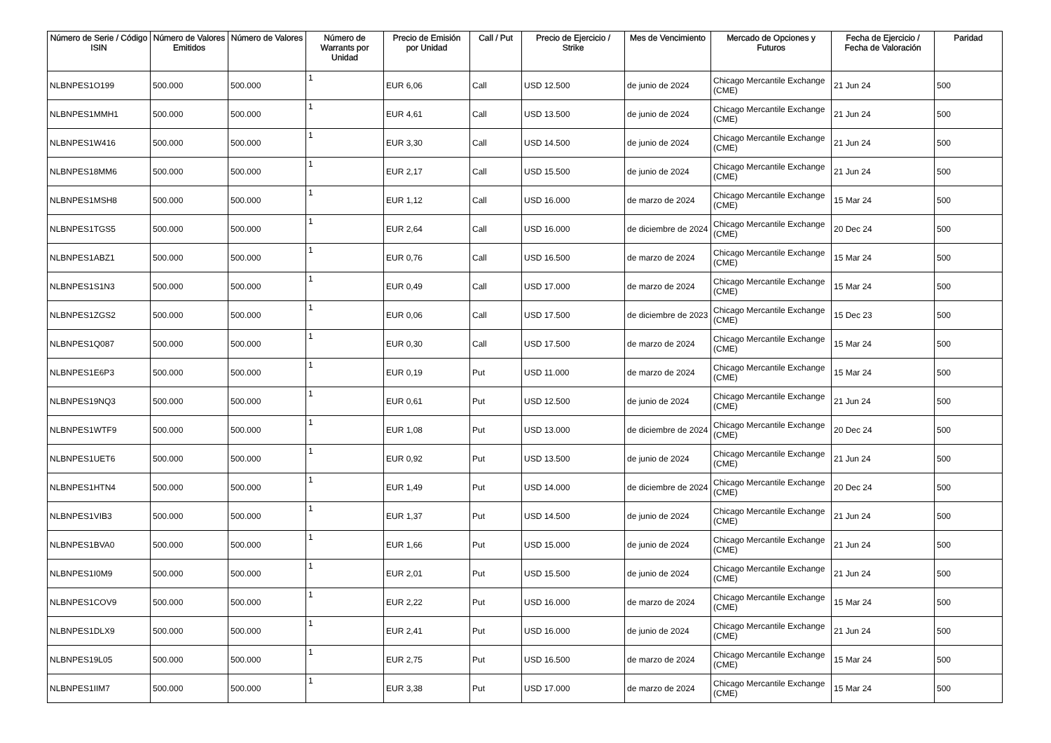| Número de Serie / Código ISIN | Número de Valores Emitidos | Número de Valores | Número de Warrants por Unidad | Precio de Emisión por Unidad | Call / Put | Precio de Ejercicio / Strike | Mes de Vencimiento | Mercado de Opciones y Futuros | Fecha de Ejercicio / Fecha de Valoración | Paridad |
| --- | --- | --- | --- | --- | --- | --- | --- | --- | --- | --- |
| NLBNPES1O199 | 500.000 | 500.000 | 1 | EUR 6,06 | Call | USD 12.500 | de junio de 2024 | Chicago Mercantile Exchange (CME) | 21 Jun 24 | 500 |
| NLBNPES1MMH1 | 500.000 | 500.000 | 1 | EUR 4,61 | Call | USD 13.500 | de junio de 2024 | Chicago Mercantile Exchange (CME) | 21 Jun 24 | 500 |
| NLBNPES1W416 | 500.000 | 500.000 | 1 | EUR 3,30 | Call | USD 14.500 | de junio de 2024 | Chicago Mercantile Exchange (CME) | 21 Jun 24 | 500 |
| NLBNPES18MM6 | 500.000 | 500.000 | 1 | EUR 2,17 | Call | USD 15.500 | de junio de 2024 | Chicago Mercantile Exchange (CME) | 21 Jun 24 | 500 |
| NLBNPES1MSH8 | 500.000 | 500.000 | 1 | EUR 1,12 | Call | USD 16.000 | de marzo de 2024 | Chicago Mercantile Exchange (CME) | 15 Mar 24 | 500 |
| NLBNPES1TGS5 | 500.000 | 500.000 | 1 | EUR 2,64 | Call | USD 16.000 | de diciembre de 2024 | Chicago Mercantile Exchange (CME) | 20 Dec 24 | 500 |
| NLBNPES1ABZ1 | 500.000 | 500.000 | 1 | EUR 0,76 | Call | USD 16.500 | de marzo de 2024 | Chicago Mercantile Exchange (CME) | 15 Mar 24 | 500 |
| NLBNPES1S1N3 | 500.000 | 500.000 | 1 | EUR 0,49 | Call | USD 17.000 | de marzo de 2024 | Chicago Mercantile Exchange (CME) | 15 Mar 24 | 500 |
| NLBNPES1ZGS2 | 500.000 | 500.000 | 1 | EUR 0,06 | Call | USD 17.500 | de diciembre de 2023 | Chicago Mercantile Exchange (CME) | 15 Dec 23 | 500 |
| NLBNPES1Q087 | 500.000 | 500.000 | 1 | EUR 0,30 | Call | USD 17.500 | de marzo de 2024 | Chicago Mercantile Exchange (CME) | 15 Mar 24 | 500 |
| NLBNPES1E6P3 | 500.000 | 500.000 | 1 | EUR 0,19 | Put | USD 11.000 | de marzo de 2024 | Chicago Mercantile Exchange (CME) | 15 Mar 24 | 500 |
| NLBNPES19NQ3 | 500.000 | 500.000 | 1 | EUR 0,61 | Put | USD 12.500 | de junio de 2024 | Chicago Mercantile Exchange (CME) | 21 Jun 24 | 500 |
| NLBNPES1WTF9 | 500.000 | 500.000 | 1 | EUR 1,08 | Put | USD 13.000 | de diciembre de 2024 | Chicago Mercantile Exchange (CME) | 20 Dec 24 | 500 |
| NLBNPES1UET6 | 500.000 | 500.000 | 1 | EUR 0,92 | Put | USD 13.500 | de junio de 2024 | Chicago Mercantile Exchange (CME) | 21 Jun 24 | 500 |
| NLBNPES1HTN4 | 500.000 | 500.000 | 1 | EUR 1,49 | Put | USD 14.000 | de diciembre de 2024 | Chicago Mercantile Exchange (CME) | 20 Dec 24 | 500 |
| NLBNPES1VIB3 | 500.000 | 500.000 | 1 | EUR 1,37 | Put | USD 14.500 | de junio de 2024 | Chicago Mercantile Exchange (CME) | 21 Jun 24 | 500 |
| NLBNPES1BVA0 | 500.000 | 500.000 | 1 | EUR 1,66 | Put | USD 15.000 | de junio de 2024 | Chicago Mercantile Exchange (CME) | 21 Jun 24 | 500 |
| NLBNPES1I0M9 | 500.000 | 500.000 | 1 | EUR 2,01 | Put | USD 15.500 | de junio de 2024 | Chicago Mercantile Exchange (CME) | 21 Jun 24 | 500 |
| NLBNPES1COV9 | 500.000 | 500.000 | 1 | EUR 2,22 | Put | USD 16.000 | de marzo de 2024 | Chicago Mercantile Exchange (CME) | 15 Mar 24 | 500 |
| NLBNPES1DLX9 | 500.000 | 500.000 | 1 | EUR 2,41 | Put | USD 16.000 | de junio de 2024 | Chicago Mercantile Exchange (CME) | 21 Jun 24 | 500 |
| NLBNPES19L05 | 500.000 | 500.000 | 1 | EUR 2,75 | Put | USD 16.500 | de marzo de 2024 | Chicago Mercantile Exchange (CME) | 15 Mar 24 | 500 |
| NLBNPES1IIM7 | 500.000 | 500.000 | 1 | EUR 3,38 | Put | USD 17.000 | de marzo de 2024 | Chicago Mercantile Exchange (CME) | 15 Mar 24 | 500 |